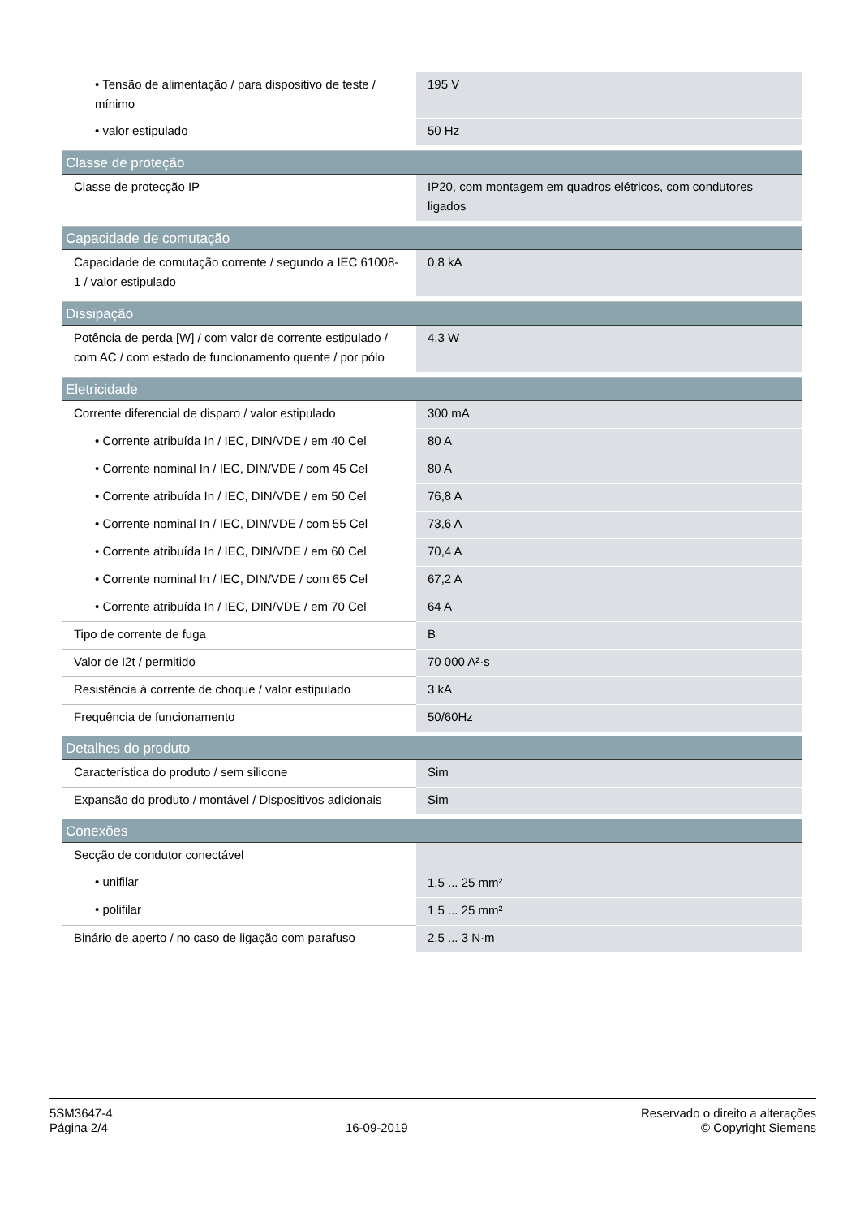| • Tensão de alimentação / para dispositivo de teste / mínimo | 195 V |
| • valor estipulado | 50 Hz |
| Classe de proteção | |
| Classe de protecção IP | IP20, com montagem em quadros elétricos, com condutores ligados |
| Capacidade de comutação | |
| Capacidade de comutação corrente / segundo a IEC 61008-1 / valor estipulado | 0,8 kA |
| Dissipação | |
| Potência de perda [W] / com valor de corrente estipulado / com AC / com estado de funcionamento quente / por pólo | 4,3 W |
| Eletricidade | |
| Corrente diferencial de disparo / valor estipulado | 300 mA |
| • Corrente atribuída In / IEC, DIN/VDE / em 40 Cel | 80 A |
| • Corrente nominal In / IEC, DIN/VDE / com 45 Cel | 80 A |
| • Corrente atribuída In / IEC, DIN/VDE / em 50 Cel | 76,8 A |
| • Corrente nominal In / IEC, DIN/VDE / com 55 Cel | 73,6 A |
| • Corrente atribuída In / IEC, DIN/VDE / em 60 Cel | 70,4 A |
| • Corrente nominal In / IEC, DIN/VDE / com 65 Cel | 67,2 A |
| • Corrente atribuída In / IEC, DIN/VDE / em 70 Cel | 64 A |
| Tipo de corrente de fuga | B |
| Valor de I2t / permitido | 70 000 A²·s |
| Resistência à corrente de choque / valor estipulado | 3 kA |
| Frequência de funcionamento | 50/60Hz |
| Detalhes do produto | |
| Característica do produto / sem silicone | Sim |
| Expansão do produto / montável / Dispositivos adicionais | Sim |
| Conexões | |
| Secção de condutor conectável | |
| • unifilar | 1,5 ... 25 mm² |
| • polifilar | 1,5 ... 25 mm² |
| Binário de aperto / no caso de ligação com parafuso | 2,5 ... 3 N·m |
5SM3647-4
Página 2/4
16-09-2019
Reservado o direito a alterações
© Copyright Siemens